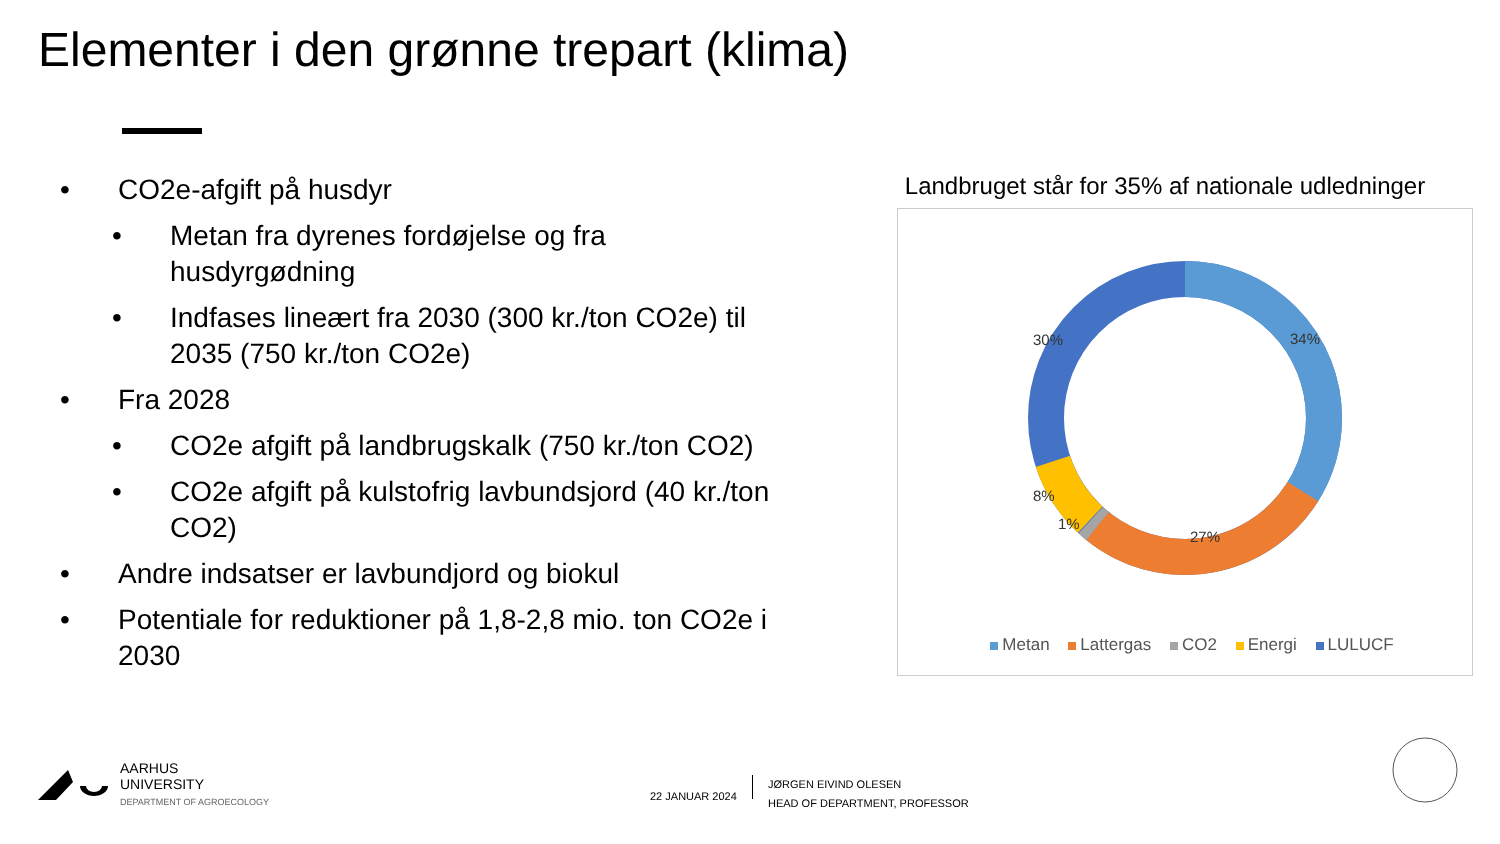Elementer i den grønne trepart (klima)
• CO2e-afgift på husdyr
• Metan fra dyrenes fordøjelse og fra husdyrgødning
• Indfases lineært fra 2030 (300 kr./ton CO2e) til 2035 (750 kr./ton CO2e)
• Fra 2028
• CO2e afgift på landbrugskalk (750 kr./ton CO2)
• CO2e afgift på kulstofrig lavbundsjord (40 kr./ton CO2)
• Andre indsatser er lavbundjord og biokul
• Potentiale for reduktioner på 1,8-2,8 mio. ton CO2e i 2030
Landbruget står for 35% af nationale udledninger
34%
27%
1%
8%
30%
Metan Lattergas CO2 Energi LULUCF
AARHUS
UNIVERSITY
DEPARTMENT OF AGROECOLOGY
22 JANUAR 2024
JØRGEN EIVIND OLESEN
HEAD OF DEPARTMENT, PROFESSOR